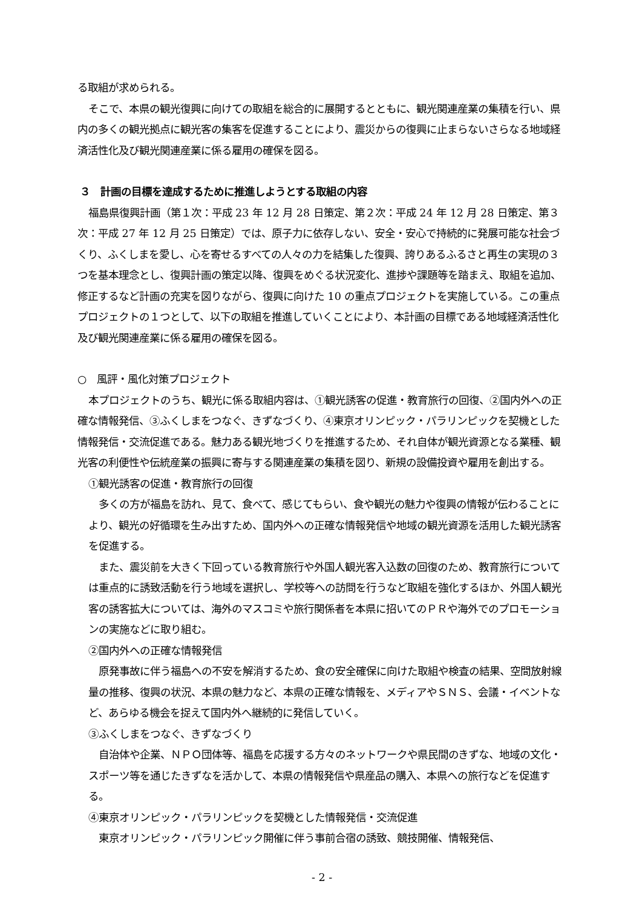る取組が求められる。
そこで、本県の観光復興に向けての取組を総合的に展開するとともに、観光関連産業の集積を行い、県内の多くの観光拠点に観光客の集客を促進することにより、震災からの復興に止まらないさらなる地域経済活性化及び観光関連産業に係る雇用の確保を図る。
３　計画の目標を達成するために推進しようとする取組の内容
福島県復興計画（第１次：平成 23 年 12 月 28 日策定、第２次：平成 24 年 12 月 28 日策定、第３次：平成 27 年 12 月 25 日策定）では、原子力に依存しない、安全・安心で持続的に発展可能な社会づくり、ふくしまを愛し、心を寄せるすべての人々の力を結集した復興、誇りあるふるさと再生の実現の３つを基本理念とし、復興計画の策定以降、復興をめぐる状況変化、進捗や課題等を踏まえ、取組を追加、修正するなど計画の充実を図りながら、復興に向けた 10 の重点プロジェクトを実施している。この重点プロジェクトの１つとして、以下の取組を推進していくことにより、本計画の目標である地域経済活性化及び観光関連産業に係る雇用の確保を図る。
○　風評・風化対策プロジェクト
本プロジェクトのうち、観光に係る取組内容は、①観光誘客の促進・教育旅行の回復、②国内外への正確な情報発信、③ふくしまをつなぐ、きずなづくり、④東京オリンピック・パラリンピックを契機とした情報発信・交流促進である。魅力ある観光地づくりを推進するため、それ自体が観光資源となる業種、観光客の利便性や伝統産業の振興に寄与する関連産業の集積を図り、新規の設備投資や雇用を創出する。
①観光誘客の促進・教育旅行の回復
多くの方が福島を訪れ、見て、食べて、感じてもらい、食や観光の魅力や復興の情報が伝わることにより、観光の好循環を生み出すため、国内外への正確な情報発信や地域の観光資源を活用した観光誘客を促進する。
また、震災前を大きく下回っている教育旅行や外国人観光客入込数の回復のため、教育旅行については重点的に誘致活動を行う地域を選択し、学校等への訪問を行うなど取組を強化するほか、外国人観光客の誘客拡大については、海外のマスコミや旅行関係者を本県に招いてのＰＲや海外でのプロモーションの実施などに取り組む。
②国内外への正確な情報発信
原発事故に伴う福島への不安を解消するため、食の安全確保に向けた取組や検査の結果、空間放射線量の推移、復興の状況、本県の魅力など、本県の正確な情報を、メディアやＳＮＳ、会議・イベントなど、あらゆる機会を捉えて国内外へ継続的に発信していく。
③ふくしまをつなぐ、きずなづくり
自治体や企業、ＮＰＯ団体等、福島を応援する方々のネットワークや県民間のきずな、地域の文化・スポーツ等を通じたきずなを活かして、本県の情報発信や県産品の購入、本県への旅行などを促進する。
④東京オリンピック・パラリンピックを契機とした情報発信・交流促進
東京オリンピック・パラリンピック開催に伴う事前合宿の誘致、競技開催、情報発信、
- 2 -